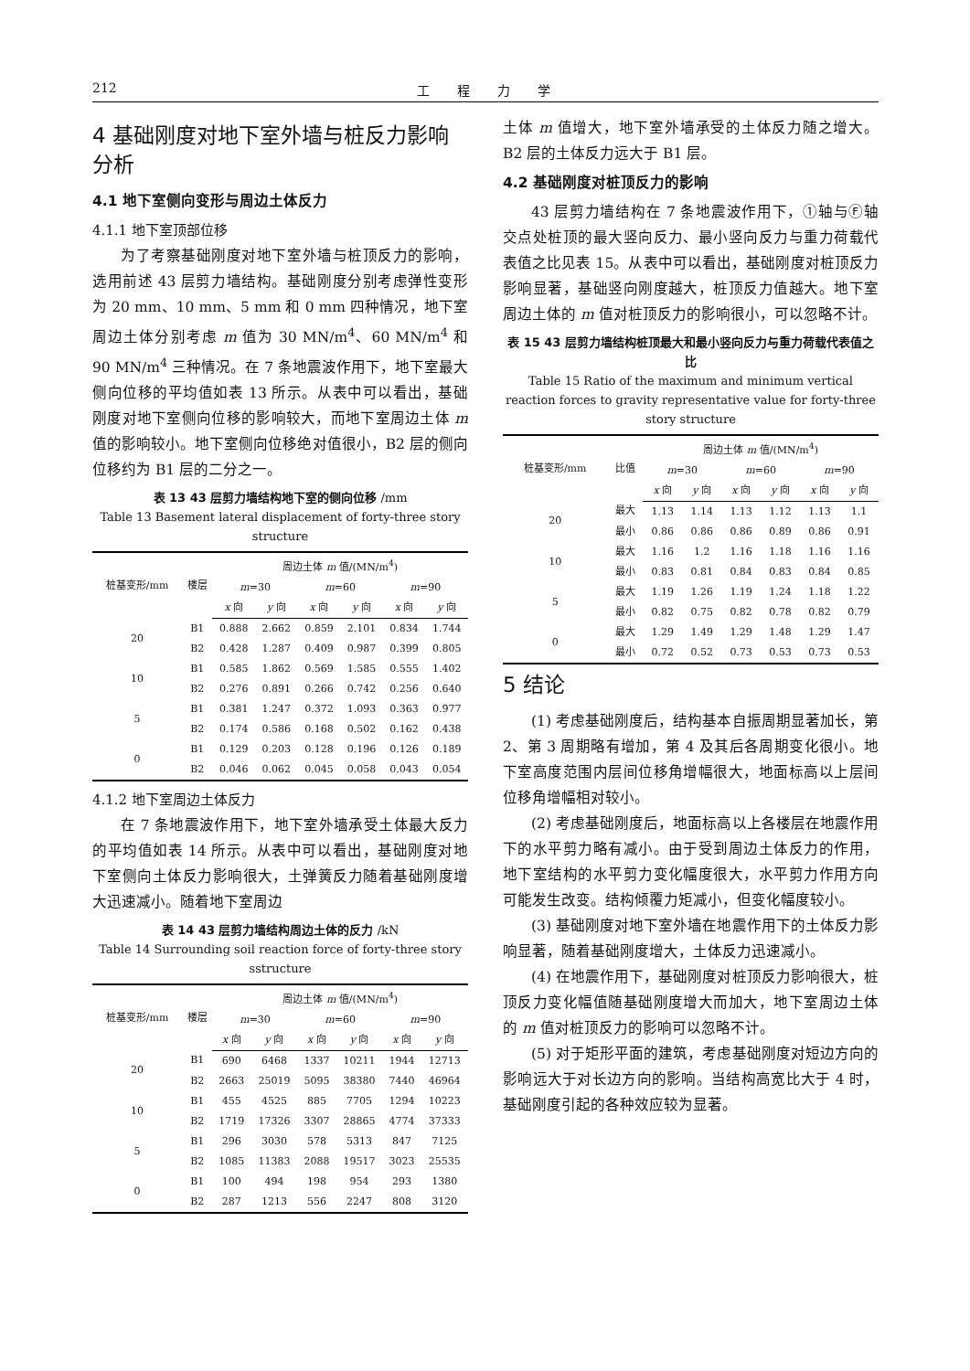212 工程力学
4 基础刚度对地下室外墙与桩反力影响分析
4.1 地下室侧向变形与周边土体反力
4.1.1 地下室顶部位移
为了考察基础刚度对地下室外墙与桩顶反力的影响，选用前述 43 层剪力墙结构。基础刚度分别考虑弹性变形为 20 mm、10 mm、5 mm 和 0 mm 四种情况，地下室周边土体分别考虑 m 值为 30 MN/m<sup>4</sup>、60 MN/m<sup>4</sup> 和 90 MN/m<sup>4</sup> 三种情况。在 7 条地震波作用下，地下室最大侧向位移的平均值如表 13 所示。从表中可以看出，基础刚度对地下室侧向位移的影响较大，而地下室周边土体 m 值的影响较小。地下室侧向位移绝对值很小，B2 层的侧向位移约为 B1 层的二分之一。
表 13 43 层剪力墙结构地下室的侧向位移 /mm
Table 13 Basement lateral displacement of forty-three story structure
| 桩基变形/mm | 楼层 | 周边土体 m 值/(MN/m<sup>4</sup>) | | | | | |
| --- | --- | --- | --- | --- | --- | --- | --- |
| | | m =30 | | m =60 | | m =90 | |
| | | x 向 | y 向 | x 向 | y 向 | x 向 | y 向 |
| 20 | B1 | 0.888 | 2.662 | 0.859 | 2.101 | 0.834 | 1.744 |
| | B2 | 0.428 | 1.287 | 0.409 | 0.987 | 0.399 | 0.805 |
| 10 | B1 | 0.585 | 1.862 | 0.569 | 1.585 | 0.555 | 1.402 |
| | B2 | 0.276 | 0.891 | 0.266 | 0.742 | 0.256 | 0.640 |
| 5 | B1 | 0.381 | 1.247 | 0.372 | 1.093 | 0.363 | 0.977 |
| | B2 | 0.174 | 0.586 | 0.168 | 0.502 | 0.162 | 0.438 |
| 0 | B1 | 0.129 | 0.203 | 0.128 | 0.196 | 0.126 | 0.189 |
| | B2 | 0.046 | 0.062 | 0.045 | 0.058 | 0.043 | 0.054 |
4.1.2 地下室周边土体反力
在 7 条地震波作用下，地下室外墙承受土体最大反力的平均值如表 14 所示。从表中可以看出，基础刚度对地下室侧向土体反力影响很大，土弹簧反力随着基础刚度增大迅速减小。随着地下室周边
表 14 43 层剪力墙结构周边土体的反力 /kN
Table 14 Surrounding soil reaction force of forty-three story sstructure
| 桩基变形/mm | 楼层 | 周边土体 m 值/(MN/m<sup>4</sup>) | | | | | |
| --- | --- | --- | --- | --- | --- | --- | --- |
| | | m =30 | | m =60 | | m =90 | |
| | | x 向 | y 向 | x 向 | y 向 | x 向 | y 向 |
| 20 | B1 | 690 | 6468 | 1337 | 10211 | 1944 | 12713 |
| | B2 | 2663 | 25019 | 5095 | 38380 | 7440 | 46964 |
| 10 | B1 | 455 | 4525 | 885 | 7705 | 1294 | 10223 |
| | B2 | 1719 | 17326 | 3307 | 28865 | 4774 | 37333 |
| 5 | B1 | 296 | 3030 | 578 | 5313 | 847 | 7125 |
| | B2 | 1085 | 11383 | 2088 | 19517 | 3023 | 25535 |
| 0 | B1 | 100 | 494 | 198 | 954 | 293 | 1380 |
| | B2 | 287 | 1213 | 556 | 2247 | 808 | 3120 |
土体 m 值增大，地下室外墙承受的土体反力随之增大。B2 层的土体反力远大于 B1 层。
4.2 基础刚度对桩顶反力的影响
43 层剪力墙结构在 7 条地震波作用下，①轴与Ⓕ轴交点处桩顶的最大竖向反力、最小竖向反力与重力荷载代表值之比见表 15。从表中可以看出，基础刚度对桩顶反力影响显著，基础竖向刚度越大，桩顶反力值越大。地下室周边土体的 m 值对桩顶反力的影响很小，可以忽略不计。
表 15 43 层剪力墙结构桩顶最大和最小竖向反力与重力荷载代表值之比
Table 15 Ratio of the maximum and minimum vertical reaction forces to gravity representative value for forty-three story structure
| 桩基变形/mm | 比值 | 周边土体 m 值/(MN/m<sup>4</sup>) | | | | | |
| --- | --- | --- | --- | --- | --- | --- | --- |
| | | m =30 | | m =60 | | m =90 | |
| | | x 向 | y 向 | x 向 | y 向 | x 向 | y 向 |
| 20 | 最大 | 1.13 | 1.14 | 1.13 | 1.12 | 1.13 | 1.1 |
| | 最小 | 0.86 | 0.86 | 0.86 | 0.89 | 0.86 | 0.91 |
| 10 | 最大 | 1.16 | 1.2 | 1.16 | 1.18 | 1.16 | 1.16 |
| | 最小 | 0.83 | 0.81 | 0.84 | 0.83 | 0.84 | 0.85 |
| 5 | 最大 | 1.19 | 1.26 | 1.19 | 1.24 | 1.18 | 1.22 |
| | 最小 | 0.82 | 0.75 | 0.82 | 0.78 | 0.82 | 0.79 |
| 0 | 最大 | 1.29 | 1.49 | 1.29 | 1.48 | 1.29 | 1.47 |
| | 最小 | 0.72 | 0.52 | 0.73 | 0.53 | 0.73 | 0.53 |
5 结论
(1) 考虑基础刚度后，结构基本自振周期显著加长，第 2、第 3 周期略有增加，第 4 及其后各周期变化很小。地下室高度范围内层间位移角增幅很大，地面标高以上层间位移角增幅相对较小。
(2) 考虑基础刚度后，地面标高以上各楼层在地震作用下的水平剪力略有减小。由于受到周边土体反力的作用，地下室结构的水平剪力变化幅度很大，水平剪力作用方向可能发生改变。结构倾覆力矩减小，但变化幅度较小。
(3) 基础刚度对地下室外墙在地震作用下的土体反力影响显著，随着基础刚度增大，土体反力迅速减小。
(4) 在地震作用下，基础刚度对桩顶反力影响很大，桩顶反力变化幅值随基础刚度增大而加大，地下室周边土体的 m 值对桩顶反力的影响可以忽略不计。
(5) 对于矩形平面的建筑，考虑基础刚度对短边方向的影响远大于对长边方向的影响。当结构高宽比大于 4 时，基础刚度引起的各种效应较为显著。